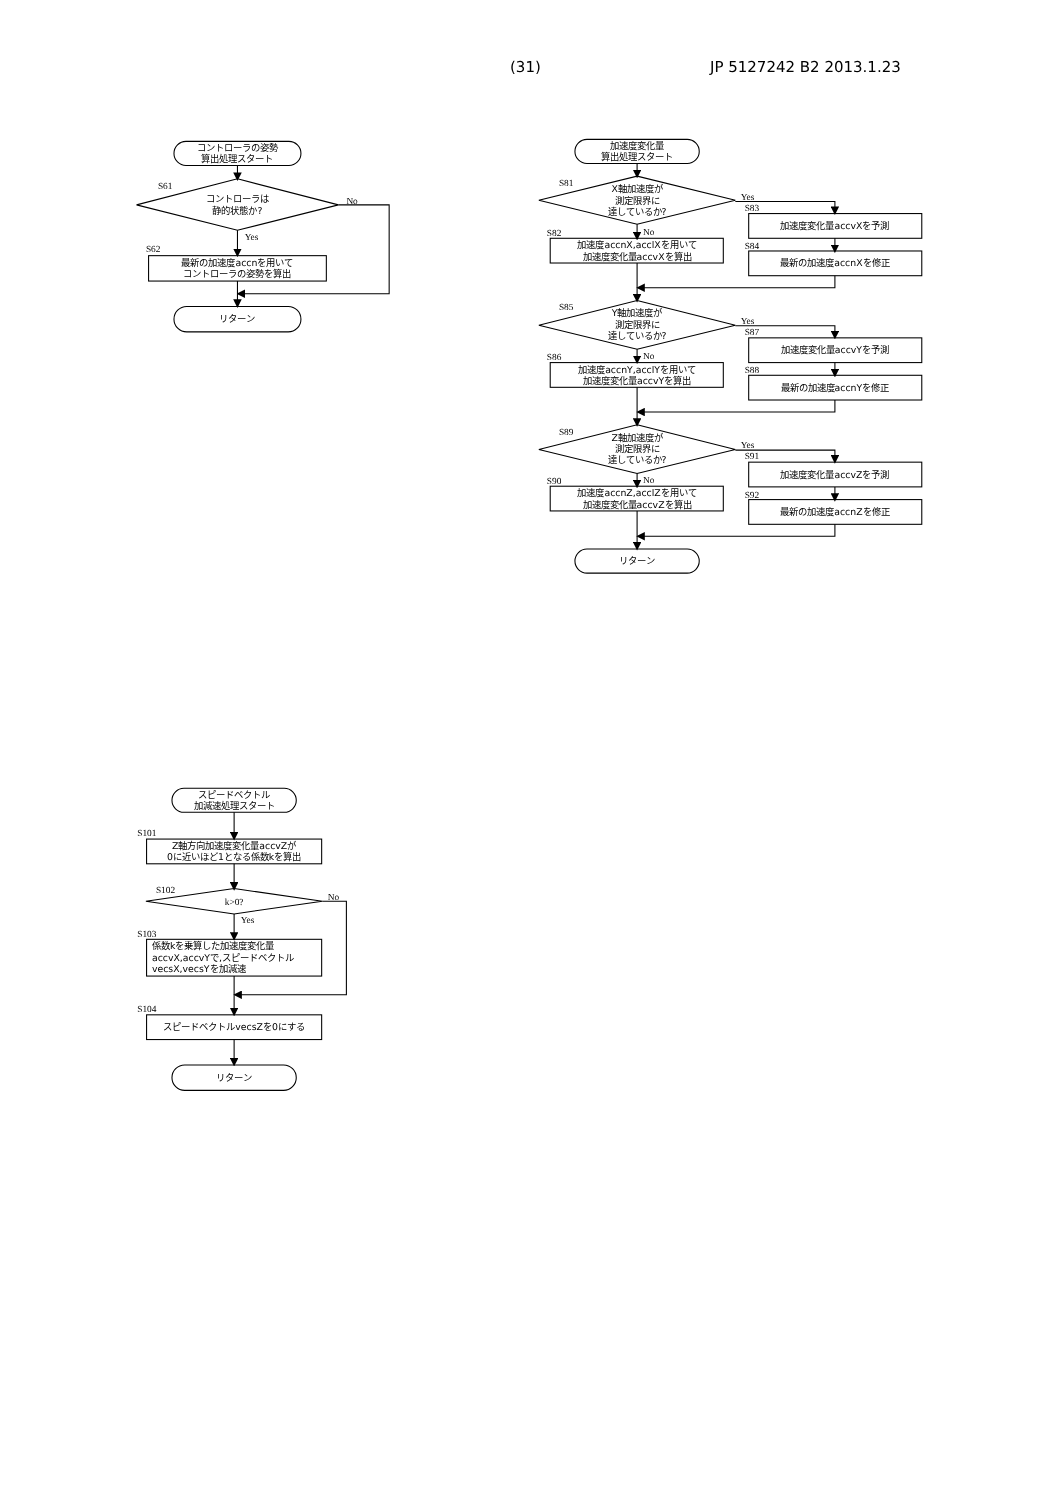(31) JP 5127242 B2 2013.1.23
コントローラの姿勢
算出処理スタート
S61
コントローラは
静的状態か?
No
Yes
S62
最新の加速度accnを用いて
コントローラの姿勢を算出
リターン
加速度変化量
算出処理スタート
S81
X軸加速度が
測定限界に
達しているか?
Yes
S83
加速度変化量accvXを予測
S84
最新の加速度accnXを修正
No
S82
加速度accnX,acclXを用いて
加速度変化量accvXを算出
S85
Y軸加速度が
測定限界に
達しているか?
Yes
S87
加速度変化量accvYを予測
S88
最新の加速度accnYを修正
No
S86
加速度accnY,acclYを用いて
加速度変化量accvYを算出
S89
Z軸加速度が
測定限界に
達しているか?
Yes
S91
加速度変化量accvZを予測
S92
最新の加速度accnZを修正
No
S90
加速度accnZ,acclZを用いて
加速度変化量accvZを算出
リターン
スピードベクトル
加減速処理スタート
S101
Z軸方向加速度変化量accvZが
0に近いほど1となる係数kを算出
S102
k>0?
No
Yes
S103
係数kを乗算した加速度変化量
accvX,accvYで,スピードベクトル
vecsX,vecsYを加減速
S104
スピードベクトルvecsZを0にする
リターン